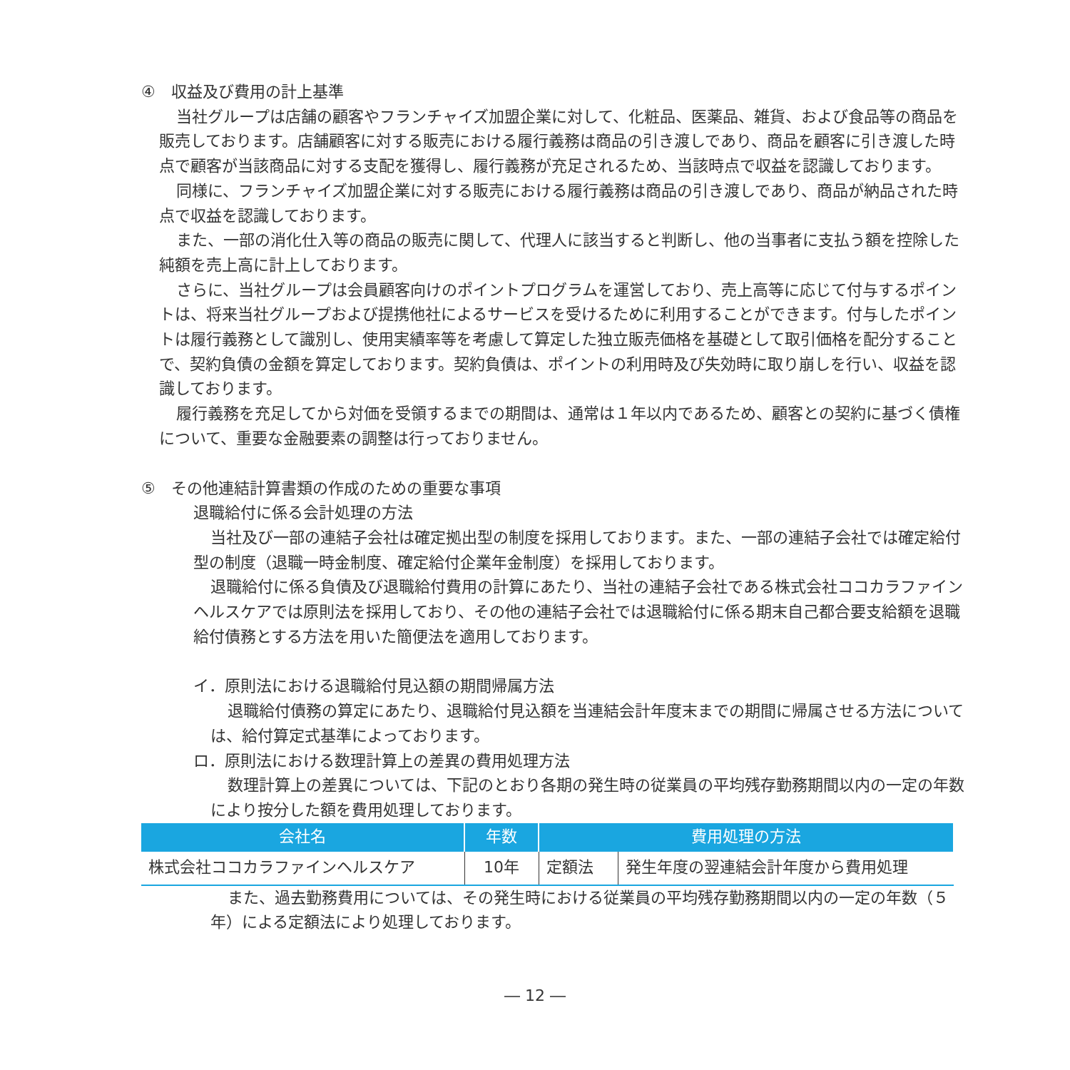④　収益及び費用の計上基準
当社グループは店舗の顧客やフランチャイズ加盟企業に対して、化粧品、医薬品、雑貨、および食品等の商品を販売しております。店舗顧客に対する販売における履行義務は商品の引き渡しであり、商品を顧客に引き渡した時点で顧客が当該商品に対する支配を獲得し、履行義務が充足されるため、当該時点で収益を認識しております。
同様に、フランチャイズ加盟企業に対する販売における履行義務は商品の引き渡しであり、商品が納品された時点で収益を認識しております。
また、一部の消化仕入等の商品の販売に関して、代理人に該当すると判断し、他の当事者に支払う額を控除した純額を売上高に計上しております。
さらに、当社グループは会員顧客向けのポイントプログラムを運営しており、売上高等に応じて付与するポイントは、将来当社グループおよび提携他社によるサービスを受けるために利用することができます。付与したポイントは履行義務として識別し、使用実績率等を考慮して算定した独立販売価格を基礎として取引価格を配分することで、契約負債の金額を算定しております。契約負債は、ポイントの利用時及び失効時に取り崩しを行い、収益を認識しております。
履行義務を充足してから対価を受領するまでの期間は、通常は１年以内であるため、顧客との契約に基づく債権について、重要な金融要素の調整は行っておりません。
⑤　その他連結計算書類の作成のための重要な事項
退職給付に係る会計処理の方法
当社及び一部の連結子会社は確定拠出型の制度を採用しております。また、一部の連結子会社では確定給付型の制度（退職一時金制度、確定給付企業年金制度）を採用しております。
退職給付に係る負債及び退職給付費用の計算にあたり、当社の連結子会社である株式会社ココカラファインヘルスケアでは原則法を採用しており、その他の連結子会社では退職給付に係る期末自己都合要支給額を退職給付債務とする方法を用いた簡便法を適用しております。
イ．原則法における退職給付見込額の期間帰属方法
退職給付債務の算定にあたり、退職給付見込額を当連結会計年度末までの期間に帰属させる方法については、給付算定式基準によっております。
ロ．原則法における数理計算上の差異の費用処理方法
数理計算上の差異については、下記のとおり各期の発生時の従業員の平均残存勤務期間以内の一定の年数により按分した額を費用処理しております。
| 会社名 | 年数 | 費用処理の方法 | |
| --- | --- | --- | --- |
| 株式会社ココカラファインヘルスケア | 10年 | 定額法 | 発生年度の翌連結会計年度から費用処理 |
また、過去勤務費用については、その発生時における従業員の平均残存勤務期間以内の一定の年数（５年）による定額法により処理しております。
― 12 ―